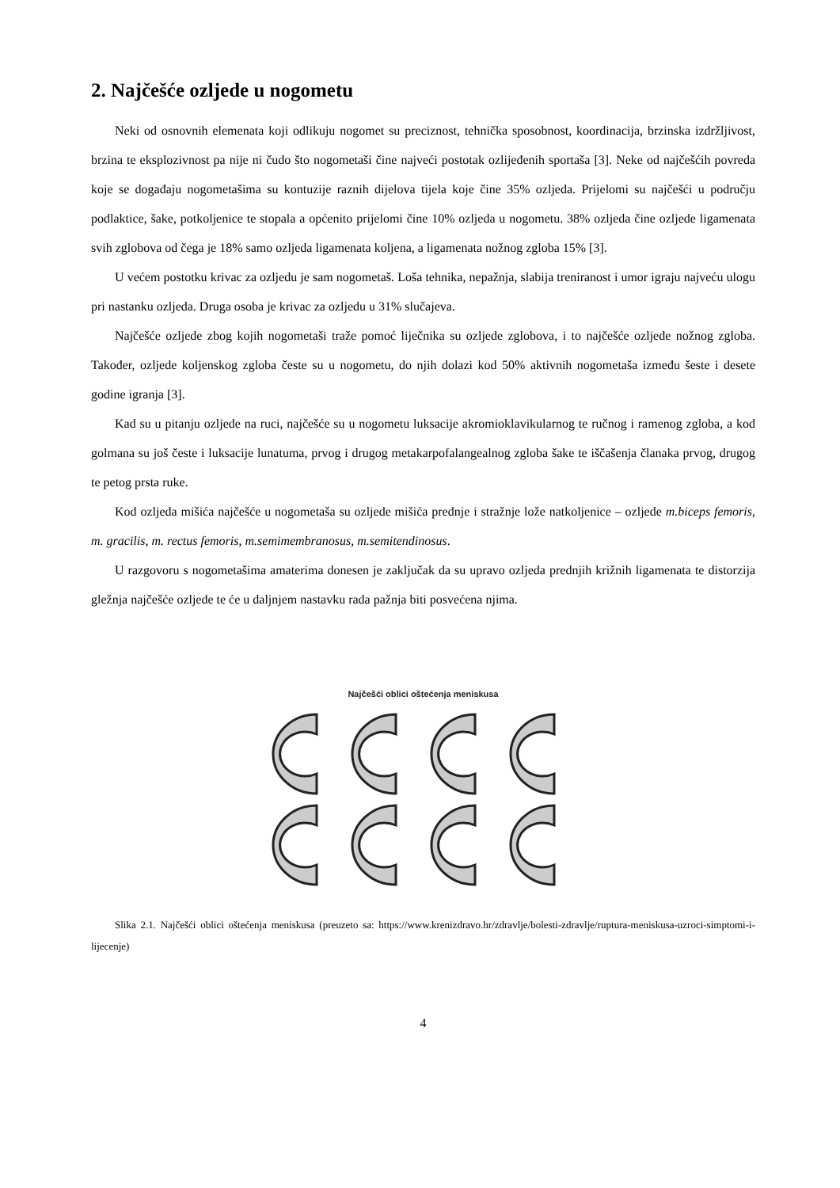2. Najčešće ozljede u nogometu
Neki od osnovnih elemenata koji odlikuju nogomet su preciznost, tehnička sposobnost, koordinacija, brzinska izdržljivost, brzina te eksplozivnost pa nije ni čudo što nogometaši čine najveći postotak ozlijeđenih sportaša [3]. Neke od najčešćih povreda koje se događaju nogometašima su kontuzije raznih dijelova tijela koje čine 35% ozljeda. Prijelomi su najčešći u području podlaktice, šake, potkoljenice te stopala a općenito prijelomi čine 10% ozljeda u nogometu. 38% ozljeda čine ozljede ligamenata svih zglobova od čega je 18% samo ozljeda ligamenata koljena, a ligamenata nožnog zgloba 15% [3].
U većem postotku krivac za ozljedu je sam nogometaš. Loša tehnika, nepažnja, slabija treniranost i umor igraju najveću ulogu pri nastanku ozljeda. Druga osoba je krivac za ozljedu u 31% slučajeva.
Najčešće ozljede zbog kojih nogometaši traže pomoć liječnika su ozljede zglobova, i to najčešće ozljede nožnog zgloba. Također, ozljede koljenskog zgloba česte su u nogometu, do njih dolazi kod 50% aktivnih nogometaša između šeste i desete godine igranja [3].
Kad su u pitanju ozljede na ruci, najčešće su u nogometu luksacije akromioklavikularnog te ručnog i ramenog zgloba, a kod golmana su još česte i luksacije lunatuma, prvog i drugog metakarpofalangealnog zgloba šake te iščašenja članaka prvog, drugog te petog prsta ruke.
Kod ozljeda mišića najčešće u nogometaša su ozljede mišića prednje i stražnje lože natkoljenice – ozljede m.biceps femoris, m. gracilis, m. rectus femoris, m.semimembranosus, m.semitendinosus.
U razgovoru s nogometašima amaterima donesen je zaključak da su upravo ozljeda prednjih križnih ligamenata te distorzija gležnja najčešće ozljede te će u daljnjem nastavku rada pažnja biti posvećena njima.
Najčešći oblici oštećenja meniskusa
Slika 2.1. Najčešći oblici oštećenja meniskusa (preuzeto sa: https://www.krenizdravo.hr/zdravlje/bolesti-zdravlje/ruptura-meniskusa-uzroci-simptomi-i-lijecenje)
4